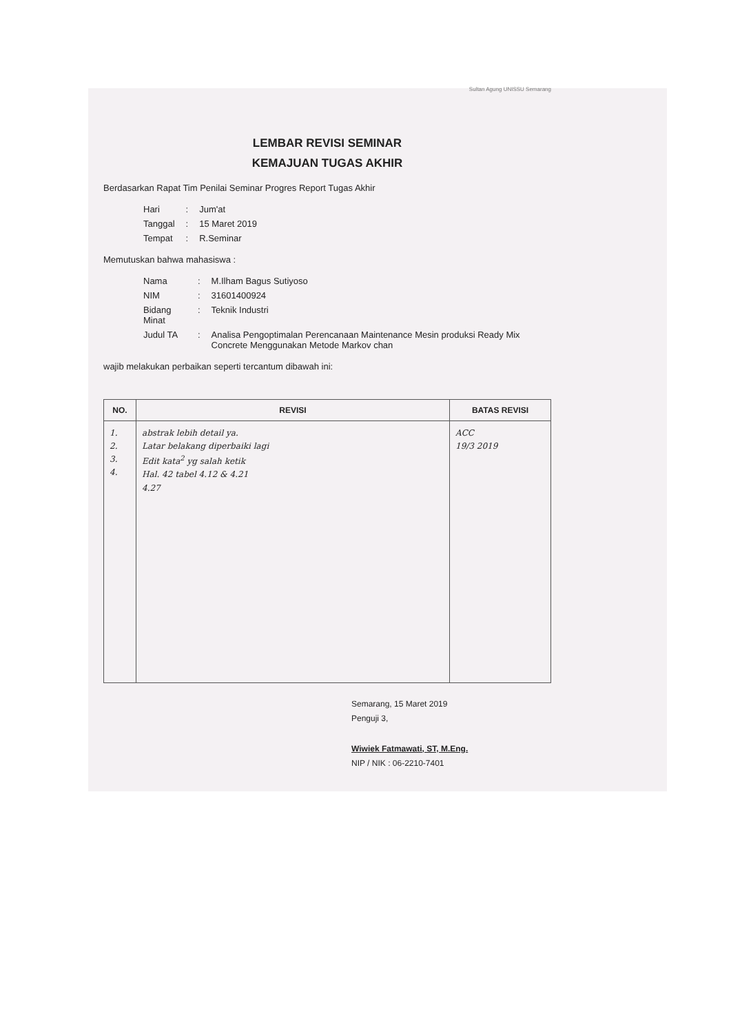Sultan Agung UNISSU Semarang
LEMBAR REVISI SEMINAR
KEMAJUAN TUGAS AKHIR
Berdasarkan Rapat Tim Penilai Seminar Progres Report Tugas Akhir
| Hari | : | Jum'at |
| Tanggal | : | 15 Maret 2019 |
| Tempat | : | R.Seminar |
Memutuskan bahwa mahasiswa :
| Nama | : | M.Ilham Bagus Sutiyoso |
| NIM | : | 31601400924 |
| Bidang Minat | : | Teknik Industri |
| Judul TA | : | Analisa Pengoptimalan Perencanaan Maintenance Mesin produksi Ready Mix Concrete Menggunakan Metode Markov chan |
wajib melakukan perbaikan seperti tercantum dibawah ini:
| NO. | REVISI | BATAS REVISI |
| --- | --- | --- |
| 1. 2. 3. 4. | abstrak lebih detail ya. Latar belakang diperbaiki lagi Edit kata<sup>2</sup> yg salah ketik Hal. 42 tabel 4.12 & 4.21 4.27 | ACC 19/3 2019 |
Semarang, 15 Maret 2019
Penguji 3,
Wiwiek Fatmawati, ST, M.Eng.
NIP / NIK : 06-2210-7401